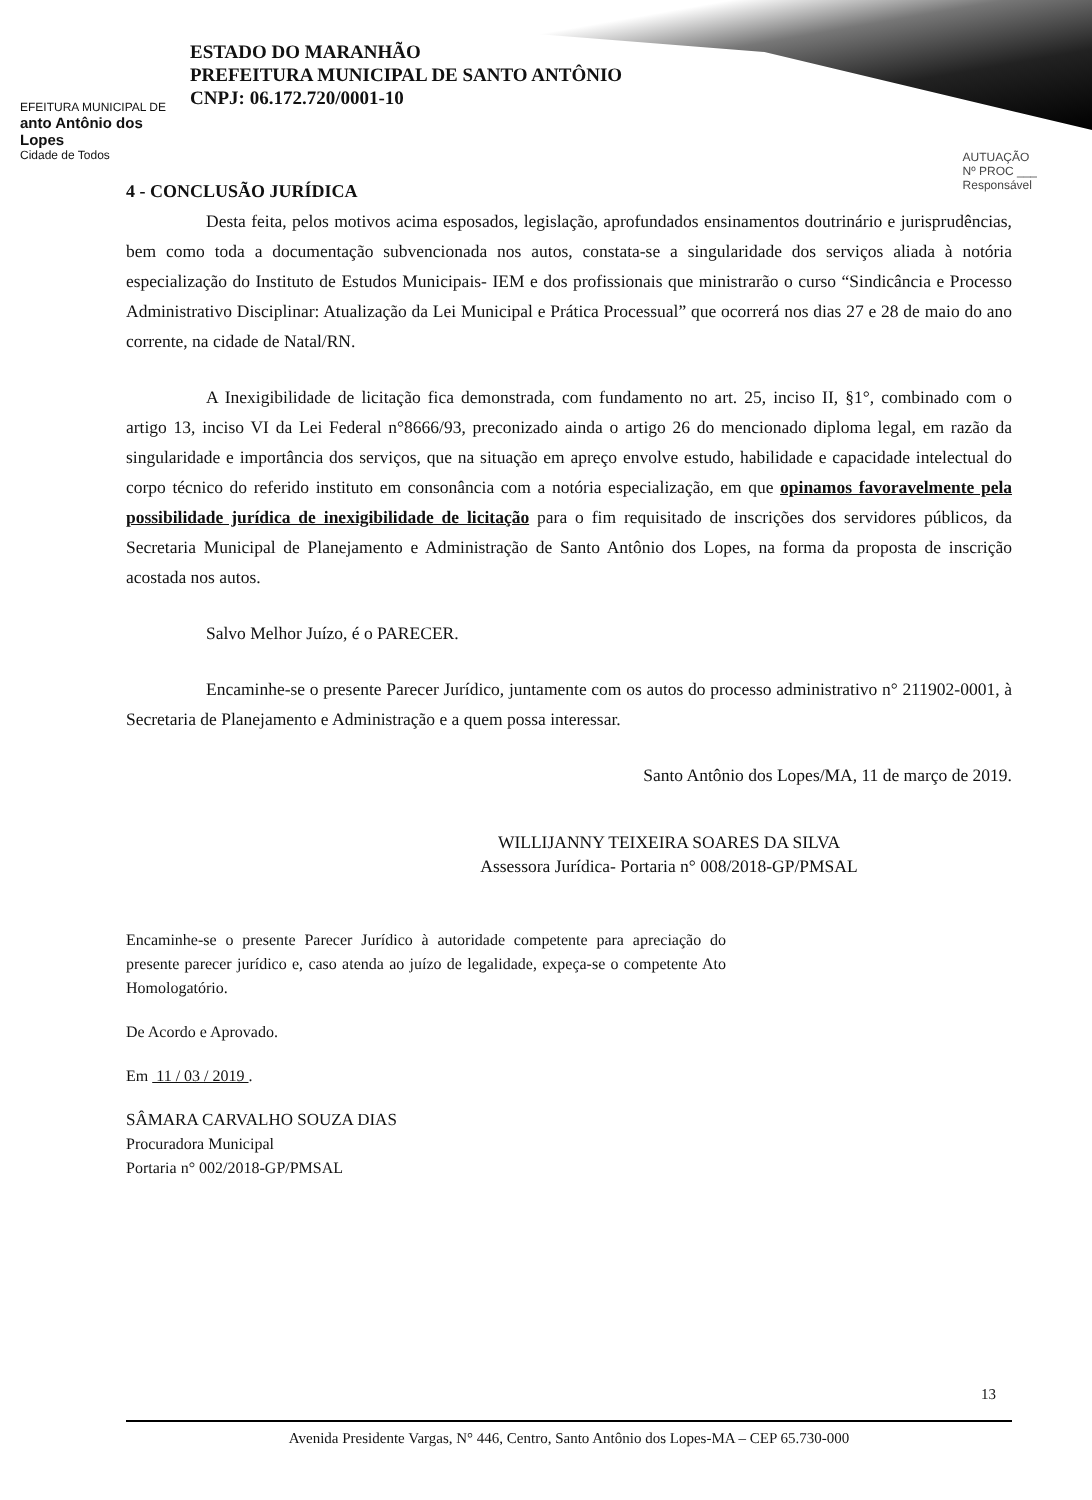EFEITURA MUNICIPAL DE
anto Antônio dos Lopes
Cidade de Todos
ESTADO DO MARANHÃO
PREFEITURA MUNICIPAL DE SANTO ANTÔNIO
CNPJ: 06.172.720/0001-10
AUTUAÇÃO
Nº PROC ___
Responsável
4 - CONCLUSÃO JURÍDICA
Desta feita, pelos motivos acima esposados, legislação, aprofundados ensinamentos doutrinário e jurisprudências, bem como toda a documentação subvencionada nos autos, constata-se a singularidade dos serviços aliada à notória especialização do Instituto de Estudos Municipais- IEM e dos profissionais que ministrarão o curso “Sindicância e Processo Administrativo Disciplinar: Atualização da Lei Municipal e Prática Processual” que ocorrerá nos dias 27 e 28 de maio do ano corrente, na cidade de Natal/RN.
A Inexigibilidade de licitação fica demonstrada, com fundamento no art. 25, inciso II, §1°, combinado com o artigo 13, inciso VI da Lei Federal n°8666/93, preconizado ainda o artigo 26 do mencionado diploma legal, em razão da singularidade e importância dos serviços, que na situação em apreço envolve estudo, habilidade e capacidade intelectual do corpo técnico do referido instituto em consonância com a notória especialização, em que opinamos favoravelmente pela possibilidade jurídica de inexigibilidade de licitação para o fim requisitado de inscrições dos servidores públicos, da Secretaria Municipal de Planejamento e Administração de Santo Antônio dos Lopes, na forma da proposta de inscrição acostada nos autos.
Salvo Melhor Juízo, é o PARECER.
Encaminhe-se o presente Parecer Jurídico, juntamente com os autos do processo administrativo n° 211902-0001, à Secretaria de Planejamento e Administração e a quem possa interessar.
Santo Antônio dos Lopes/MA, 11 de março de 2019.
WILLIJANNY TEIXEIRA SOARES DA SILVA
Assessora Jurídica- Portaria n° 008/2018-GP/PMSAL
Encaminhe-se o presente Parecer Jurídico à autoridade competente para apreciação do presente parecer jurídico e, caso atenda ao juízo de legalidade, expeça-se o competente Ato Homologatório.
De Acordo e Aprovado.
Em 11 / 03 / 2019 .
SÂMARA CARVALHO SOUZA DIAS
Procuradora Municipal
Portaria n° 002/2018-GP/PMSAL
13
Avenida Presidente Vargas, N° 446, Centro, Santo Antônio dos Lopes-MA – CEP 65.730-000